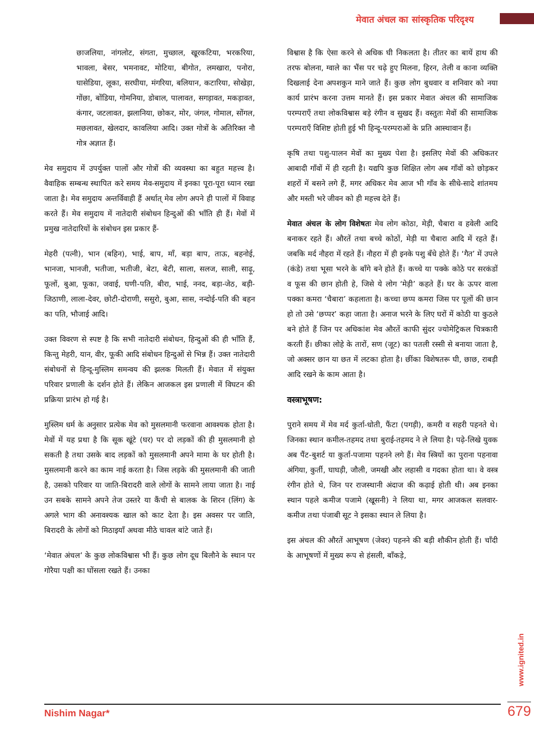मेवात अंचल का सांस्कृतिक परिदृश्य
छाजलिया, नांगलोट, संगता, मुच्छाल, खूरकटिया, भरकरिया, भावला, बेसर, भमनावट, मोटिया, बीगोत, लमखारा, पनोरा, घासेडिया, लूका, सरघीया, मंगरिया, बलियान, कटारिया, सोखेड़ा, गोंछा, बोंडिया, गोमनिया, डोबाल, पालावत, सगड़ावत, मकड़ावत, कंगार, जटलावत, झलानिया, छोकर, मोर, जंगल, गोमाल, सोंगल, मछलावत, खेलदार, कावलिया आदि। उक्त गोत्रों के अतिरिक्त नौ गोत्र अज्ञात हैं।
मेव समुदाय में उपर्युक्त पालों और गोत्रों की व्यवस्था का बहुत महत्त्व है। वैवाहिक सम्बन्ध स्थापित करे समय मेव-समुदाय में इनका पूरा-पूरा ध्यान रखा जाता है। मेव समुदाय अन्तर्विवाही हैं अर्थात् मेव लोग अपने ही पालों में विवाह करते हैं। मेव समुदाय में नातेदारी संबोधन हिन्दुओं की भाँति ही हैं। मेवों में प्रमुख नातेदारियों के संबोधन इस प्रकार हैं-
मेहरी (पत्नी), भान (बहिन), भाई, बाप, माँ, बड़ा बाप, ताऊ, बहनोई, भानजा, भानजी, भतीजा, भतीजी, बेटा, बेटी, साला, सलज, साली, साढ़ू, फूलों, बुआ, फूका, जवाई, घणी-पति, बीरा, भाई, ननद, बड़ा-जेठ, बड़ी-जिठाणी, लाला-देवर, छोटी-दोराणी, ससुरो, बुआ, सास, नन्दोई-पति की बहन का पति, भौजाई आदि।
उक्त विवरण से स्पष्ट है कि सभी नातेदारी संबोधन, हिन्दुओं की ही भाँति हैं, किन्तु मेहरी, यान, वीर, फूकी आदि संबोधन हिन्दुओं से भिन्न हैं। उक्त नातेदारी संबोधनों से हिन्दू-मुस्लिम समन्वय की झलक मिलती हैं। मेवात में संयुक्त परिवार प्रणाली के दर्शन होते हैं। लेकिन आजकल इस प्रणाली में विघटन की प्रक्रिया प्रारंभ हो गई है।
मुस्लिम धर्म के अनुसार प्रत्येक मेव को मुसलमानी फरवाना आवश्यक होता है। मेवों में यह प्रथा है कि सूक खूंटे (घर) पर दो लड़कों की ही मुसलमानी हो सकती है तथा उसके बाद लड़कों को मुसलमानी अपने मामा के घर होती है। मुसलमानी करने का काम नाई करता है। जिस लड़के की मुसलमानी की जाती है, उसको परिवार या जाति-बिरादरी वाले लोगों के सामने लाया जाता है। नाई उन सबके सामने अपने तेज उस्तरे या कैंची से बालक के शिरन (लिंग) के अगले भाग की अनावश्यक खाल को काट देता है। इस अवसर पर जाति, बिरादरी के लोगों को मिठाइयाँ अथवा मीठे चावल बांटे जाते हैं।
‘मेवात अंचल’ के कुछ लोकविश्वास भी हैं। कुछ लोग दूध बिलौने के स्थान पर गोरैया पक्षी का घोंसला रखते हैं। उनका
विश्वास है कि ऐसा करने से अधिक घी निकलता है। तीतर का बायें हाथ की तरफ बोलना, ग्वाले का भैंस पर चढ़े हुए मिलना, हिरन, तेली व काना व्यक्ति दिखलाई देना अपशकुन माने जाते हैं। कुछ लोग बुधवार व शनिवार को नया कार्य प्रारंभ करना उत्तम मानते हैं। इस प्रकार मेवात अंचल की सामाजिक परम्पराएँ तथा लोकविश्वास बड़े रंगीन व सुखद हैं। वस्तुतः मेवों की सामाजिक परम्पराएँ विशिष्ट होती हुई भी हिन्दू-परम्पराओं के प्रति आस्थावान हैं।
कृषि तथा पशु-पालन मेवों का मुख्य पेशा है। इसलिए मेवों की अधिकतर आबादी गाँवों में ही रहती है। यद्यपि कुछ शिक्षित लोग अब गाँवों को छोड़कर शहरों में बसने लगे हैं, मगर अधिकर मेव आज भी गाँव के सीधे-सादे शांतमय और मस्ती भरे जीवन को ही महत्त्व देते हैं।
मेवात अंचल के लोग विशेषतः मेव लोग कोठा, मेड़ी, चैबारा व हवेली आदि बनाकर रहते हैं। औरतें तथा बच्चे कोठों, मेड़ी या चैबारा आदि में रहते हैं। जबकि मर्द नौहरा में रहते हैं। नौहरा में ही इनके पशु बँधे होते हैं। ‘गैत’ में उपले (कंडे) तथा भूसा भरने के बाँगे बने होते हैं। कच्चे या पक्के कोठे पर सरकंडों व फूस की छान होती हे, जिसे ये लोग ‘मेड़ी’ कहते हैं। घर के ऊपर वाला पक्का कमरा ‘चैबारा’ कहलाता है। कच्चा छप्प कमरा जिस पर पूलों की छान हो तो उसे ‘छप्पर’ कहा जाता है। अनाज भरने के लिए घरों में कोठी या कुठले बने होते हैं जिन पर अधिकांश मेव औरतें काफी सुंदर ज्योमेट्रिकल चित्रकारी करती हैं। छीका लोहे के तारों, सण (जूट) का पतली रस्सी से बनाया जाता है, जो अक्सर छान या छत में लटका होता है। छींका विशेषतरू घी, छाछ, राबड़ी आदि रखने के काम आता है।
वस्त्राभूषण:
पुराने समय में मेव मर्द कुर्ता-धोती, फैंटा (पगड़ी), कमरी व सहरी पहनते थे। जिनका स्थान कमील-तहमद तथा बुराई-तहमद ने ले लिया है। पढ़े-लिखे युवक अब पैंट-बुशर्ट या कुर्ता-पजामा पहनने लगे हैं। मेव स्त्रियों का पुराना पहनावा अंगिया, कुर्ती, घाघड़ी, जौली, जमखी और लहासी व गदका होता था। वे वस्त्र रंगीन होते थे, जिन पर राजस्थानी अंदाज की कढ़ाई होती थी। अब इनका स्थान पहले कमीज पजामे (खूसनी) ने लिया था, मगर आजकल सलवार-कमीज तथा पंजाबी सूट ने इसका स्थान ले लिया है।
इस अंचल की औरतें आभूषण (जेवर) पहनने की बड़ी शौकीन होती हैं। चाँदी के आभूषणों में मुख्य रूप से हंसली, बाँकड़े,
www.ignited.in
Nishim Nagar* 679